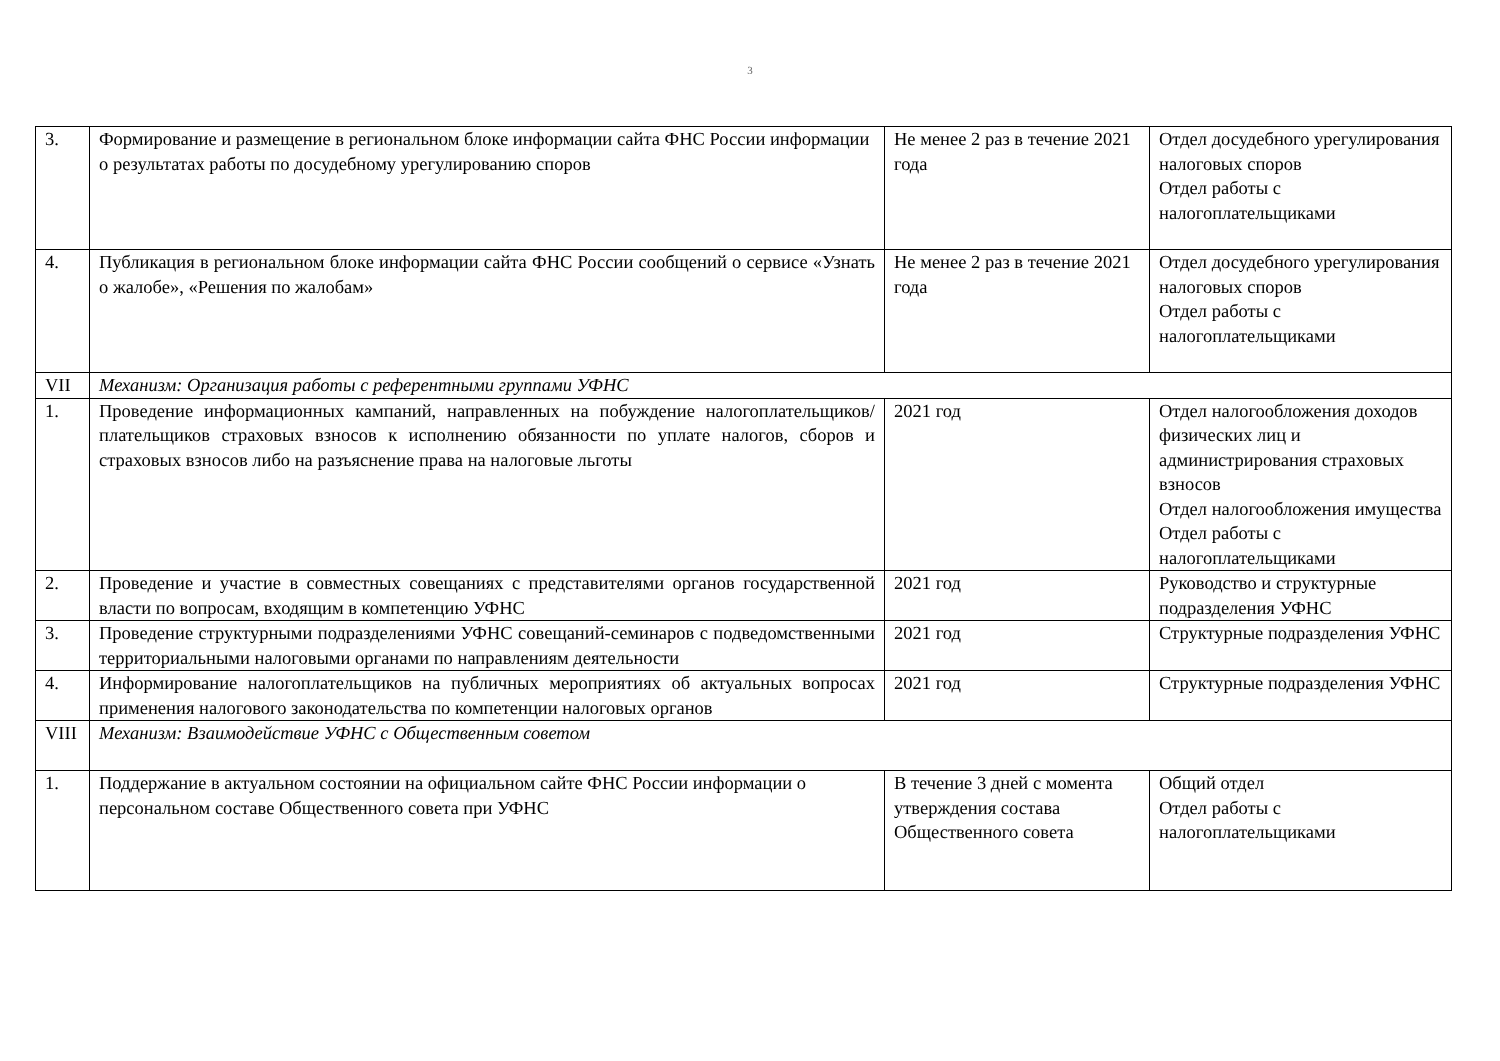3
| 3. | Формирование и размещение в региональном блоке информации сайта ФНС России информации о результатах работы по досудебному урегулированию споров | Не менее 2 раз в течение 2021 года | Отдел досудебного урегулирования налоговых споров Отдел работы с налогоплательщиками |
| 4. | Публикация в региональном блоке информации сайта ФНС России сообщений о сервисе «Узнать о жалобе», «Решения по жалобам» | Не менее 2 раз в течение 2021 года | Отдел досудебного урегулирования налоговых споров Отдел работы с налогоплательщиками |
| VII | Механизм: Организация работы с референтными группами УФНС | | |
| 1. | Проведение информационных кампаний, направленных на побуждение налогоплательщиков/плательщиков страховых взносов к исполнению обязанности по уплате налогов, сборов и страховых взносов либо на разъяснение права на налоговые льготы | 2021 год | Отдел налогообложения доходов физических лиц и администрирования страховых взносов Отдел налогообложения имущества Отдел работы с налогоплательщиками |
| 2. | Проведение и участие в совместных совещаниях с представителями органов государственной власти по вопросам, входящим в компетенцию УФНС | 2021 год | Руководство и структурные подразделения УФНС |
| 3. | Проведение структурными подразделениями УФНС совещаний-семинаров с подведомственными территориальными налоговыми органами по направлениям деятельности | 2021 год | Структурные подразделения УФНС |
| 4. | Информирование налогоплательщиков на публичных мероприятиях об актуальных вопросах применения налогового законодательства по компетенции налоговых органов | 2021 год | Структурные подразделения УФНС |
| VIII | Механизм: Взаимодействие УФНС с Общественным советом | | |
| 1. | Поддержание в актуальном состоянии на официальном сайте ФНС России информации о персональном составе Общественного совета при УФНС | В течение 3 дней с момента утверждения состава Общественного совета | Общий отдел Отдел работы с налогоплательщиками |